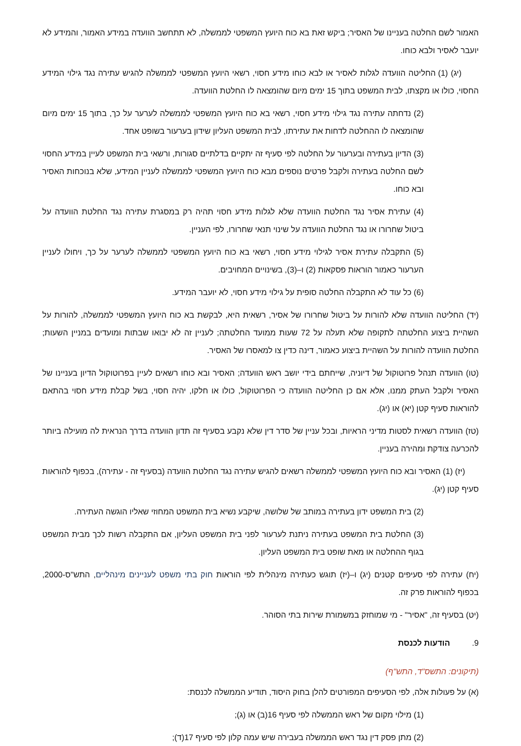האמור לשם החלטה בעניינו של האסיר; ביקש זאת בא כוח היועץ המשפטי לממשלה, לא תתחשב הוועדה במידע האמור, והמידע לא יועבר לאסיר ולבא כוחו.
(יג) (1) החליטה הוועדה לגלות לאסיר או לבא כוחו מידע חסוי, רשאי היועץ המשפטי לממשלה להגיש עתירה נגד גילוי המידע החסוי, כולו או מקצתו, לבית המשפט בתוך 15 ימים מיום שהומצאה לו החלטת הוועדה.
(2) נדחתה עתירה נגד גילוי מידע חסוי, רשאי בא כוח היועץ המשפטי לממשלה לערער על כך, בתוך 15 ימים מיום שהומצאה לו ההחלטה לדחות את עתירתו, לבית המשפט העליון שידון בערעור בשופט אחד.
(3) הדיון בעתירה ובערעור על החלטה לפי סעיף זה יתקיים בדלתיים סגורות, ורשאי בית המשפט לעיין במידע החסוי לשם החלטה בעתירה ולקבל פרטים נוספים מבא כוח היועץ המשפטי לממשלה לעניין המידע, שלא בנוכחות האסיר ובא כוחו.
(4) עתירת אסיר נגד החלטת הוועדה שלא לגלות מידע חסוי תהיה רק במסגרת עתירה נגד החלטת הוועדה על ביטול שחרורו או נגד החלטת הוועדה על שינוי תנאי שחרורו, לפי העניין.
(5) התקבלה עתירת אסיר לגילוי מידע חסוי, רשאי בא כוח היועץ המשפטי לממשלה לערער על כך, ויחולו לעניין הערעור כאמור הוראות פסקאות (2) ו–(3), בשינויים המחויבים.
(6) כל עוד לא התקבלה החלטה סופית על גילוי מידע חסוי, לא יועבר המידע.
(יד) החליטה הוועדה שלא להורות על ביטול שחרורו של אסיר, רשאית היא, לבקשת בא כוח היועץ המשפטי לממשלה, להורות על השהיית ביצוע החלטתה לתקופה שלא תעלה על 72 שעות ממועד החלטתה; לעניין זה לא יבואו שבתות ומועדים במניין השעות; החלטת הוועדה להורות על השהיית ביצוע כאמור, דינה כדין צו למאסרו של האסיר.
(טו) הוועדה תנהל פרוטוקול של דיוניה, שייחתם בידי יושב ראש הוועדה; האסיר ובא כוחו רשאים לעיין בפרוטוקול הדיון בעניינו של האסיר ולקבל העתק ממנו, אלא אם כן החליטה הוועדה כי הפרוטוקול, כולו או חלקו, יהיה חסוי, בשל קבלת מידע חסוי בהתאם להוראות סעיף קטן (יא) או (יג).
(טז) הוועדה רשאית לסטות מדיני הראיות, ובכל עניין של סדר דין שלא נקבע בסעיף זה תדון הוועדה בדרך הנראית לה מועילה ביותר להכרעה צודקת ומהירה בעניין.
(יז) (1) האסיר ובא כוח היועץ המשפטי לממשלה רשאים להגיש עתירה נגד החלטת הוועדה (בסעיף זה - עתירה), בכפוף להוראות סעיף קטן (יג).
(2) בית המשפט ידון בעתירה במותב של שלושה, שיקבע נשיא בית המשפט המחוזי שאליו הוגשה העתירה.
(3) החלטת בית המשפט בעתירה ניתנת לערעור לפני בית המשפט העליון, אם התקבלה רשות לכך מבית המשפט בגוף ההחלטה או מאת שופט בית המשפט העליון.
(יח) עתירה לפי סעיפים קטנים (יג) ו–(יז) תוגש כעתירה מינהלית לפי הוראות חוק בתי משפט לעניינים מינהליים, התש"ס-2000, בכפוף להוראות פרק זה.
(יט) בסעיף זה, "אסיר" - מי שמוחזק במשמורת שירות בתי הסוהר.
9. הודעות לכנסת
(תיקונים: התשס"ד, התש"ף)
(א) על פעולות אלה, לפי הסעיפים המפורטים להלן בחוק היסוד, תודיע הממשלה לכנסת:
(1) מילוי מקום של ראש הממשלה לפי סעיף 16(ב) או (ג);
(2) מתן פסק דין נגד ראש הממשלה בעבירה שיש עמה קלון לפי סעיף 17(ד);